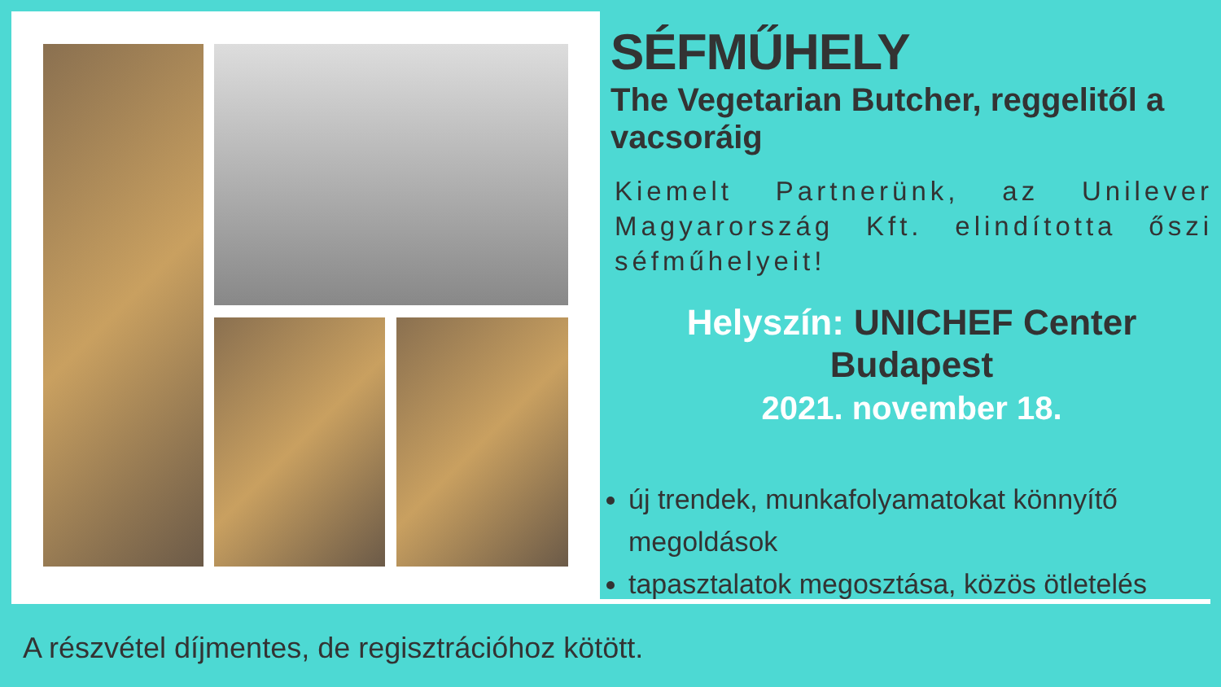SÉFMŰHELY
The Vegetarian Butcher, reggelitől a vacsoráig
Kiemelt Partnerünk, az Unilever Magyarország Kft. elindította őszi séfműhelyeit!
Helyszín: UNICHEF Center Budapest
2021. november 18.
új trendek, munkafolyamatokat könnyítő megoldások
tapasztalatok megosztása, közös ötletelés
A részvétel díjmentes, de regisztrációhoz kötött.